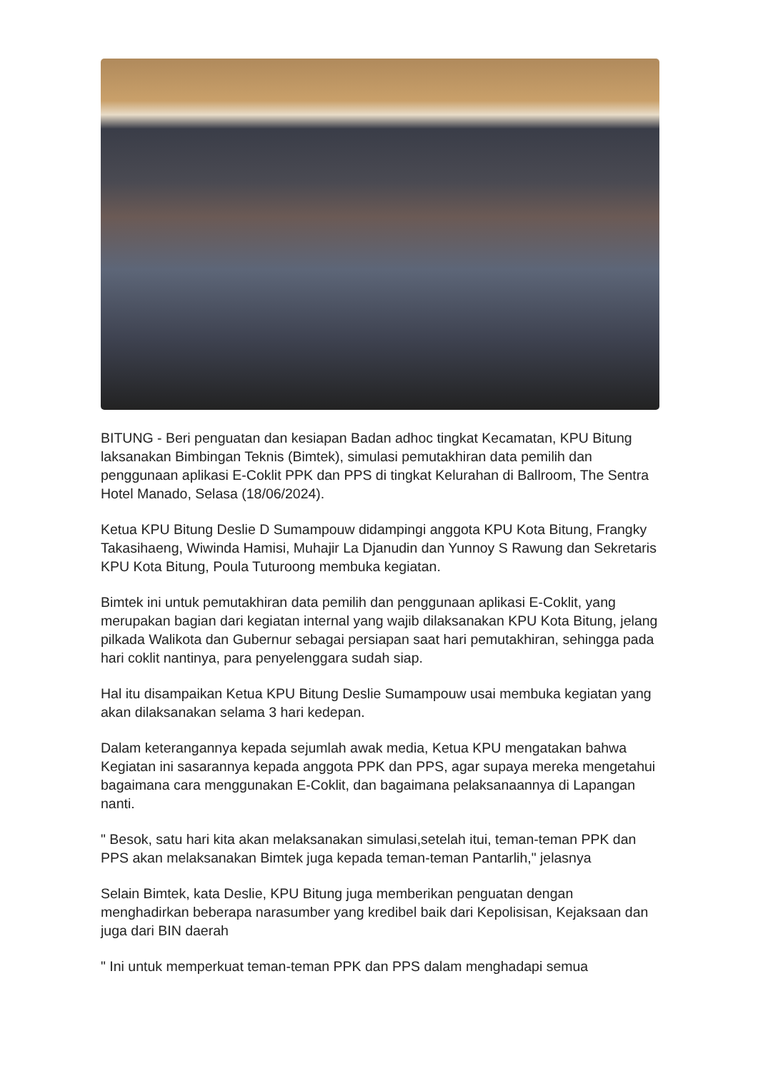BITUNG - Beri penguatan dan kesiapan Badan adhoc tingkat Kecamatan, KPU Bitung laksanakan Bimbingan Teknis (Bimtek), simulasi pemutakhiran data pemilih dan penggunaan aplikasi E-Coklit PPK dan PPS di tingkat Kelurahan di Ballroom, The Sentra Hotel Manado, Selasa (18/06/2024).
Ketua KPU Bitung Deslie D Sumampouw didampingi anggota KPU Kota Bitung, Frangky Takasihaeng, Wiwinda Hamisi, Muhajir La Djanudin dan Yunnoy S Rawung dan Sekretaris KPU Kota Bitung, Poula Tuturoong membuka kegiatan.
Bimtek ini untuk pemutakhiran data pemilih dan penggunaan aplikasi E-Coklit, yang merupakan bagian dari kegiatan internal yang wajib dilaksanakan KPU Kota Bitung, jelang pilkada Walikota dan Gubernur sebagai persiapan saat hari pemutakhiran, sehingga pada hari coklit nantinya, para penyelenggara sudah siap.
Hal itu disampaikan Ketua KPU Bitung Deslie Sumampouw usai membuka kegiatan yang akan dilaksanakan selama 3 hari kedepan.
Dalam keterangannya kepada sejumlah awak media, Ketua KPU mengatakan bahwa Kegiatan ini sasarannya kepada anggota PPK dan PPS, agar supaya mereka mengetahui bagaimana cara menggunakan E-Coklit, dan bagaimana pelaksanaannya di Lapangan nanti.
" Besok, satu hari kita akan melaksanakan simulasi,setelah itui, teman-teman PPK dan PPS akan melaksanakan Bimtek juga kepada teman-teman Pantarlih," jelasnya
Selain Bimtek, kata Deslie, KPU Bitung juga memberikan penguatan dengan menghadirkan beberapa narasumber yang kredibel baik dari Kepolisisan, Kejaksaan dan juga dari BIN daerah
" Ini untuk memperkuat teman-teman PPK dan PPS dalam menghadapi semua